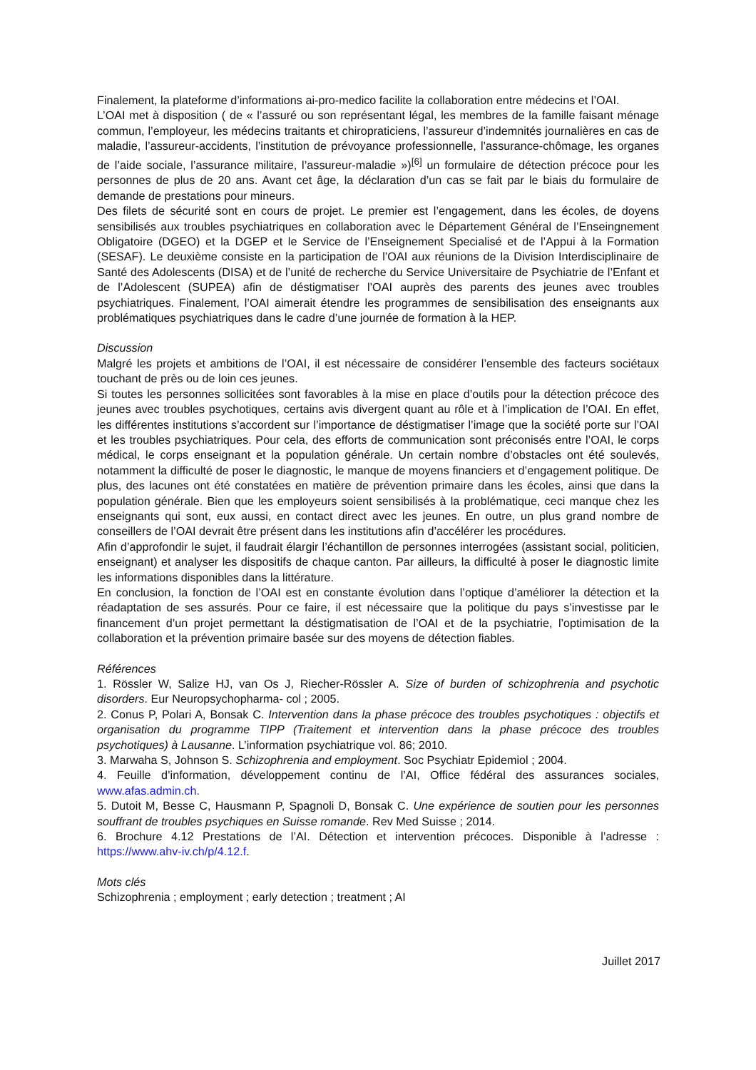Finalement, la plateforme d’informations ai-pro-medico facilite la collaboration entre médecins et l’OAI.
L’OAI met à disposition ( de « l’assuré ou son représentant légal, les membres de la famille faisant ménage commun, l’employeur, les médecins traitants et chiropraticiens, l’assureur d’indemnités journalières en cas de maladie, l’assureur-accidents, l’institution de prévoyance professionnelle, l’assurance-chômage, les organes de l’aide sociale, l’assurance militaire, l’assureur-maladie »)<sup>[6]</sup> un formulaire de détection précoce pour les personnes de plus de 20 ans. Avant cet âge, la déclaration d’un cas se fait par le biais du formulaire de demande de prestations pour mineurs.
Des filets de sécurité sont en cours de projet. Le premier est l’engagement, dans les écoles, de doyens sensibilisés aux troubles psychiatriques en collaboration avec le Département Général de l’Enseingnement Obligatoire (DGEO) et la DGEP et le Service de l’Enseignement Specialisé et de l’Appui à la Formation (SESAF). Le deuxième consiste en la participation de l’OAI aux réunions de la Division Interdisciplinaire de Santé des Adolescents (DISA) et de l’unité de recherche du Service Universitaire de Psychiatrie de l’Enfant et de l’Adolescent (SUPEA) afin de déstigmatiser l’OAI auprès des parents des jeunes avec troubles psychiatriques. Finalement, l’OAI aimerait étendre les programmes de sensibilisation des enseignants aux problématiques psychiatriques dans le cadre d’une journée de formation à la HEP.
Discussion
Malgré les projets et ambitions de l’OAI, il est nécessaire de considérer l’ensemble des facteurs sociétaux touchant de près ou de loin ces jeunes.
Si toutes les personnes sollicitées sont favorables à la mise en place d’outils pour la détection précoce des jeunes avec troubles psychotiques, certains avis divergent quant au rôle et à l’implication de l’OAI. En effet, les différentes institutions s’accordent sur l’importance de déstigmatiser l’image que la société porte sur l’OAI et les troubles psychiatriques. Pour cela, des efforts de communication sont préconisés entre l’OAI, le corps médical, le corps enseignant et la population générale. Un certain nombre d’obstacles ont été soulevés, notamment la difficulté de poser le diagnostic, le manque de moyens financiers et d’engagement politique. De plus, des lacunes ont été constatées en matière de prévention primaire dans les écoles, ainsi que dans la population générale. Bien que les employeurs soient sensibilisés à la problématique, ceci manque chez les enseignants qui sont, eux aussi, en contact direct avec les jeunes. En outre, un plus grand nombre de conseillers de l’OAI devrait être présent dans les institutions afin d’accélérer les procédures.
Afin d’approfondir le sujet, il faudrait élargir l’échantillon de personnes interrogées (assistant social, politicien, enseignant) et analyser les dispositifs de chaque canton. Par ailleurs, la difficulté à poser le diagnostic limite les informations disponibles dans la littérature.
En conclusion, la fonction de l’OAI est en constante évolution dans l’optique d’améliorer la détection et la réadaptation de ses assurés. Pour ce faire, il est nécessaire que la politique du pays s’investisse par le financement d’un projet permettant la déstigmatisation de l’OAI et de la psychiatrie, l’optimisation de la collaboration et la prévention primaire basée sur des moyens de détection fiables.
Références
1. Rössler W, Salize HJ, van Os J, Riecher-Rössler A. Size of burden of schizophrenia and psychotic disorders. Eur Neuropsychopharma- col ; 2005.
2. Conus P, Polari A, Bonsak C. Intervention dans la phase précoce des troubles psychotiques : objectifs et organisation du programme TIPP (Traitement et intervention dans la phase précoce des troubles psychotiques) à Lausanne. L’information psychiatrique vol. 86; 2010.
3. Marwaha S, Johnson S. Schizophrenia and employment. Soc Psychiatr Epidemiol ; 2004.
4. Feuille d’information, développement continu de l’AI, Office fédéral des assurances sociales, www.afas.admin.ch.
5. Dutoit M, Besse C, Hausmann P, Spagnoli D, Bonsak C. Une expérience de soutien pour les personnes souffrant de troubles psychiques en Suisse romande. Rev Med Suisse ; 2014.
6. Brochure 4.12 Prestations de l’AI. Détection et intervention précoces. Disponible à l’adresse : https://www.ahv-iv.ch/p/4.12.f.
Mots clés
Schizophrenia ; employment ; early detection ; treatment ; AI
Juillet 2017